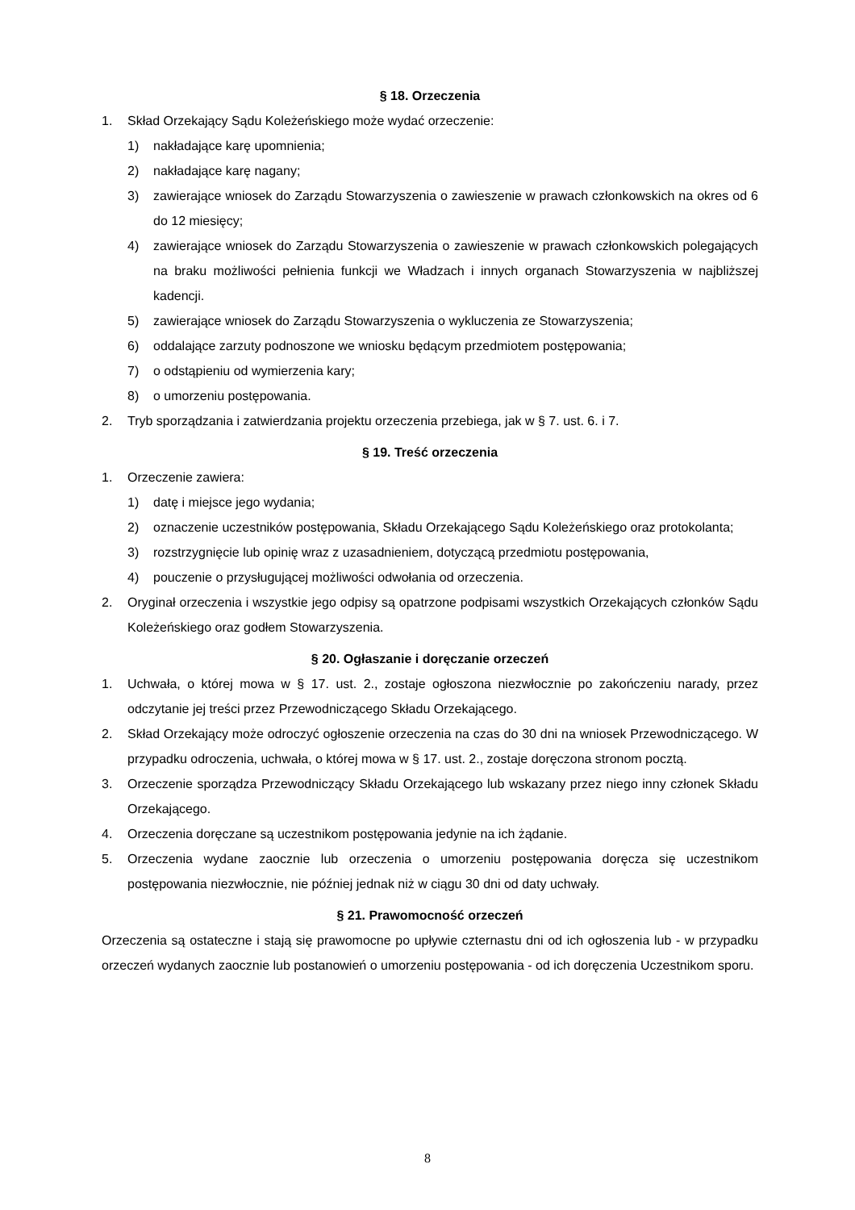§ 18. Orzeczenia
1. Skład Orzekający Sądu Koleżeńskiego może wydać orzeczenie:
1) nakładające karę upomnienia;
2) nakładające karę nagany;
3) zawierające wniosek do Zarządu Stowarzyszenia o zawieszenie w prawach członkowskich na okres od 6 do 12 miesięcy;
4) zawierające wniosek do Zarządu Stowarzyszenia o zawieszenie w prawach członkowskich polegających na braku możliwości pełnienia funkcji we Władzach i innych organach Stowarzyszenia w najbliższej kadencji.
5) zawierające wniosek do Zarządu Stowarzyszenia o wykluczenia ze Stowarzyszenia;
6) oddalające zarzuty podnoszone we wniosku będącym przedmiotem postępowania;
7) o odstąpieniu od wymierzenia kary;
8) o umorzeniu postępowania.
2. Tryb sporządzania i zatwierdzania projektu orzeczenia przebiega, jak w § 7. ust. 6. i 7.
§ 19. Treść orzeczenia
1. Orzeczenie zawiera:
1) datę i miejsce jego wydania;
2) oznaczenie uczestników postępowania, Składu Orzekającego Sądu Koleżeńskiego oraz protokolanta;
3) rozstrzygnięcie lub opinię wraz z uzasadnieniem, dotyczącą przedmiotu postępowania,
4) pouczenie o przysługującej możliwości odwołania od orzeczenia.
2. Oryginał orzeczenia i wszystkie jego odpisy są opatrzone podpisami wszystkich Orzekających członków Sądu Koleżeńskiego oraz godłem Stowarzyszenia.
§ 20. Ogłaszanie i doręczanie orzeczeń
1. Uchwała, o której mowa w § 17. ust. 2., zostaje ogłoszona niezwłocznie po zakończeniu narady, przez odczytanie jej treści przez Przewodniczącego Składu Orzekającego.
2. Skład Orzekający może odroczyć ogłoszenie orzeczenia na czas do 30 dni na wniosek Przewodniczącego. W przypadku odroczenia, uchwała, o której mowa w § 17. ust. 2., zostaje doręczona stronom pocztą.
3. Orzeczenie sporządza Przewodniczący Składu Orzekającego lub wskazany przez niego inny członek Składu Orzekającego.
4. Orzeczenia doręczane są uczestnikom postępowania jedynie na ich żądanie.
5. Orzeczenia wydane zaocznie lub orzeczenia o umorzeniu postępowania doręcza się uczestnikom postępowania niezwłocznie, nie później jednak niż w ciągu 30 dni od daty uchwały.
§ 21. Prawomocność orzeczeń
Orzeczenia są ostateczne i stają się prawomocne po upływie czternastu dni od ich ogłoszenia lub - w przypadku orzeczeń wydanych zaocznie lub postanowień o umorzeniu postępowania - od ich doręczenia Uczestnikom sporu.
8